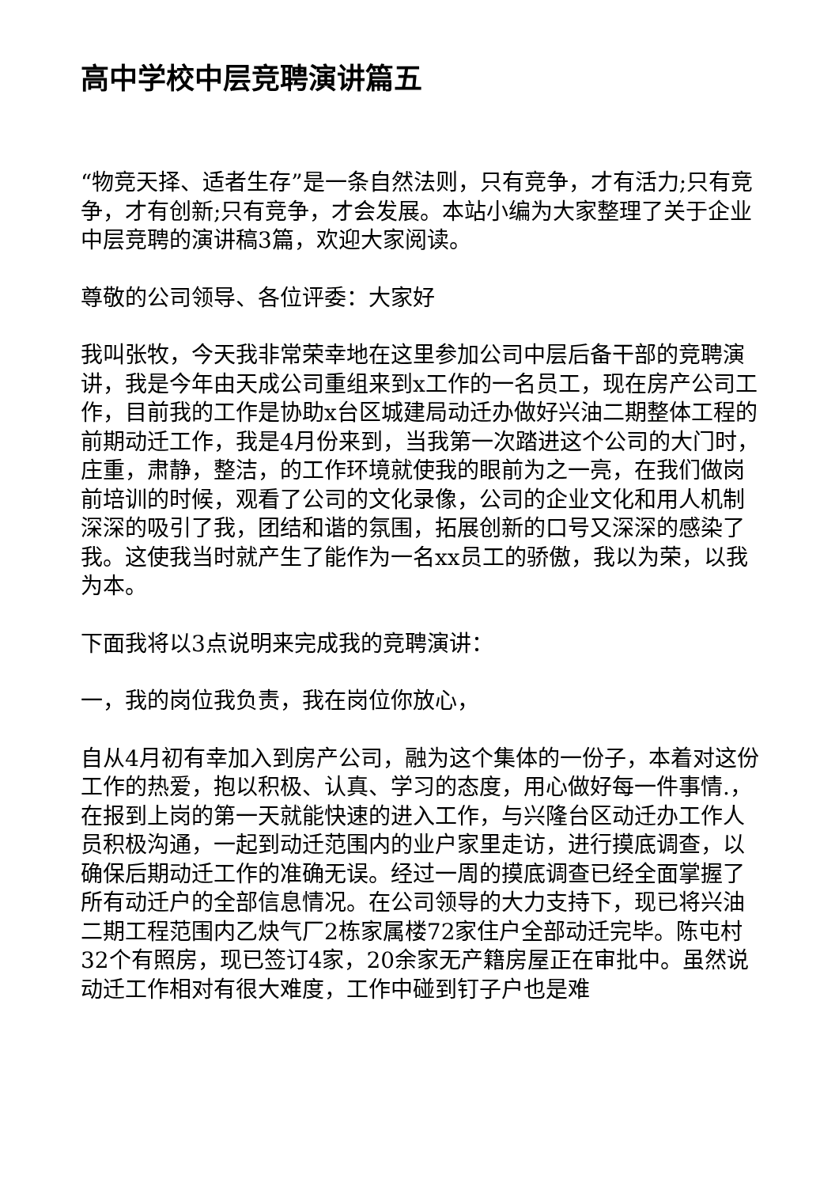高中学校中层竞聘演讲篇五
“物竞天择、适者生存”是一条自然法则，只有竞争，才有活力;只有竞争，才有创新;只有竞争，才会发展。本站小编为大家整理了关于企业中层竞聘的演讲稿3篇，欢迎大家阅读。
尊敬的公司领导、各位评委：大家好
我叫张牧，今天我非常荣幸地在这里参加公司中层后备干部的竞聘演讲，我是今年由天成公司重组来到x工作的一名员工，现在房产公司工作，目前我的工作是协助x台区城建局动迁办做好兴油二期整体工程的前期动迁工作，我是4月份来到，当我第一次踏进这个公司的大门时，庄重，肃静，整洁，的工作环境就使我的眼前为之一亮，在我们做岗前培训的时候，观看了公司的文化录像，公司的企业文化和用人机制深深的吸引了我，团结和谐的氛围，拓展创新的口号又深深的感染了我。这使我当时就产生了能作为一名xx员工的骄傲，我以为荣，以我为本。
下面我将以3点说明来完成我的竞聘演讲：
一，我的岗位我负责，我在岗位你放心，
自从4月初有幸加入到房产公司，融为这个集体的一份子，本着对这份工作的热爱，抱以积极、认真、学习的态度，用心做好每一件事情.，在报到上岗的第一天就能快速的进入工作，与兴隆台区动迁办工作人员积极沟通，一起到动迁范围内的业户家里走访，进行摸底调查，以确保后期动迁工作的准确无误。经过一周的摸底调查已经全面掌握了所有动迁户的全部信息情况。在公司领导的大力支持下，现已将兴油二期工程范围内乙炔气厂2栋家属楼72家住户全部动迁完毕。陈屯村32个有照房，现已签订4家，20余家无产籍房屋正在审批中。虽然说动迁工作相对有很大难度，工作中碰到钉子户也是难